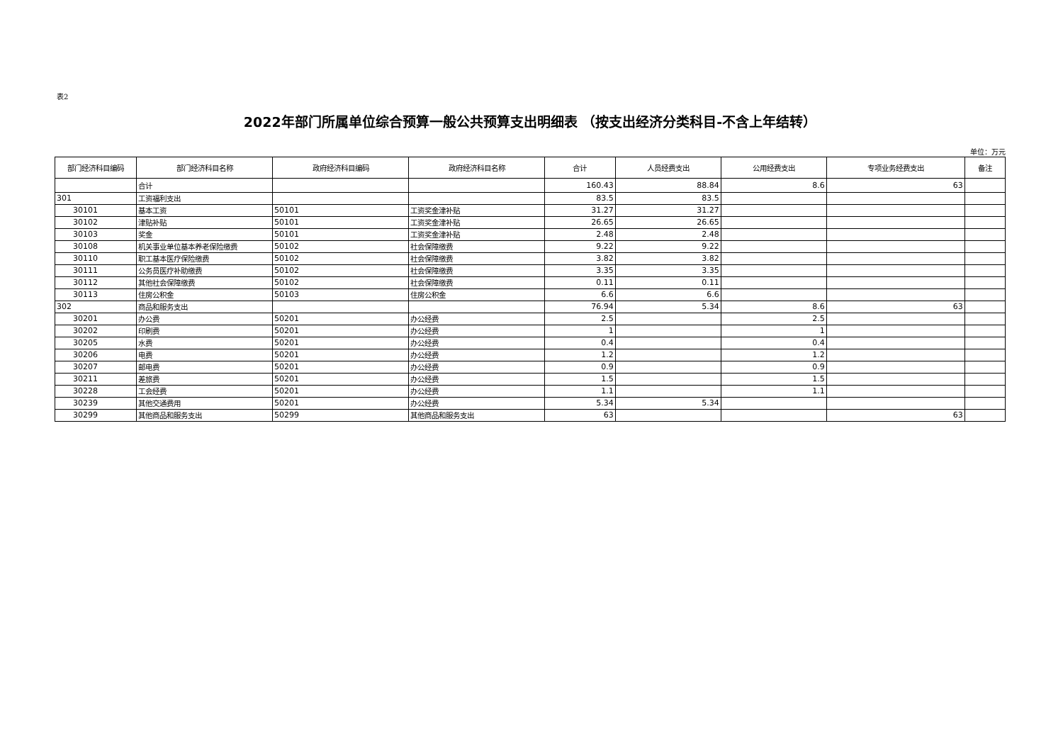表2
2022年部门所属单位综合预算一般公共预算支出明细表 （按支出经济分类科目-不含上年结转）
单位：万元
| 部门经济科目编码 | 部门经济科目名称 | 政府经济科目编码 | 政府经济科目名称 | 合计 | 人员经费支出 | 公用经费支出 | 专项业务经费支出 | 备注 |
| --- | --- | --- | --- | --- | --- | --- | --- | --- |
| | 合计 | | | 160.43 | 88.84 | 8.6 | 63 | |
| 301 | 工资福利支出 | | | 83.5 | 83.5 | | | |
| 30101 | 基本工资 | 50101 | 工资奖金津补贴 | 31.27 | 31.27 | | | |
| 30102 | 津贴补贴 | 50101 | 工资奖金津补贴 | 26.65 | 26.65 | | | |
| 30103 | 奖金 | 50101 | 工资奖金津补贴 | 2.48 | 2.48 | | | |
| 30108 | 机关事业单位基本养老保险缴费 | 50102 | 社会保障缴费 | 9.22 | 9.22 | | | |
| 30110 | 职工基本医疗保险缴费 | 50102 | 社会保障缴费 | 3.82 | 3.82 | | | |
| 30111 | 公务员医疗补助缴费 | 50102 | 社会保障缴费 | 3.35 | 3.35 | | | |
| 30112 | 其他社会保障缴费 | 50102 | 社会保障缴费 | 0.11 | 0.11 | | | |
| 30113 | 住房公积金 | 50103 | 住房公积金 | 6.6 | 6.6 | | | |
| 302 | 商品和服务支出 | | | 76.94 | 5.34 | 8.6 | 63 | |
| 30201 | 办公费 | 50201 | 办公经费 | 2.5 | | 2.5 | | |
| 30202 | 印刷费 | 50201 | 办公经费 | 1 | | 1 | | |
| 30205 | 水费 | 50201 | 办公经费 | 0.4 | | 0.4 | | |
| 30206 | 电费 | 50201 | 办公经费 | 1.2 | | 1.2 | | |
| 30207 | 邮电费 | 50201 | 办公经费 | 0.9 | | 0.9 | | |
| 30211 | 差旅费 | 50201 | 办公经费 | 1.5 | | 1.5 | | |
| 30228 | 工会经费 | 50201 | 办公经费 | 1.1 | | 1.1 | | |
| 30239 | 其他交通费用 | 50201 | 办公经费 | 5.34 | 5.34 | | | |
| 30299 | 其他商品和服务支出 | 50299 | 其他商品和服务支出 | 63 | | | 63 | |